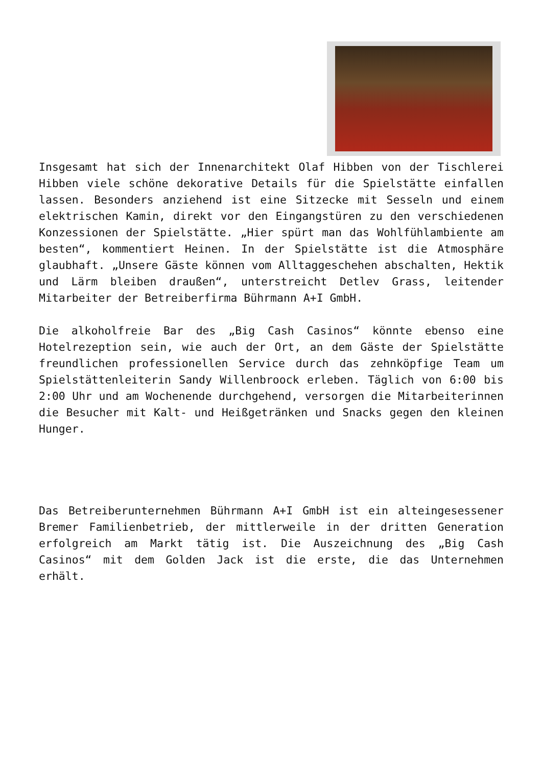Insgesamt hat sich der Innenarchitekt Olaf Hibben von der Tischlerei Hibben viele schöne dekorative Details für die Spielstätte einfallen lassen. Besonders anziehend ist eine Sitzecke mit Sesseln und einem elektrischen Kamin, direkt vor den Eingangstüren zu den verschiedenen Konzessionen der Spielstätte. „Hier spürt man das Wohlfühlambiente am besten“, kommentiert Heinen. In der Spielstätte ist die Atmosphäre glaubhaft. „Unsere Gäste können vom Alltaggeschehen abschalten, Hektik und Lärm bleiben draußen“, unterstreicht Detlev Grass, leitender Mitarbeiter der Betreiberfirma Bührmann A+I GmbH.
Die alkoholfreie Bar des „Big Cash Casinos“ könnte ebenso eine Hotelrezeption sein, wie auch der Ort, an dem Gäste der Spielstätte freundlichen professionellen Service durch das zehnköpfige Team um Spielstättenleiterin Sandy Willenbroock erleben. Täglich von 6:00 bis 2:00 Uhr und am Wochenende durchgehend, versorgen die Mitarbeiterinnen die Besucher mit Kalt- und Heißgetränken und Snacks gegen den kleinen Hunger.
Das Betreiberunternehmen Bührmann A+I GmbH ist ein alteingesessener Bremer Familienbetrieb, der mittlerweile in der dritten Generation erfolgreich am Markt tätig ist. Die Auszeichnung des „Big Cash Casinos“ mit dem Golden Jack ist die erste, die das Unternehmen erhält.